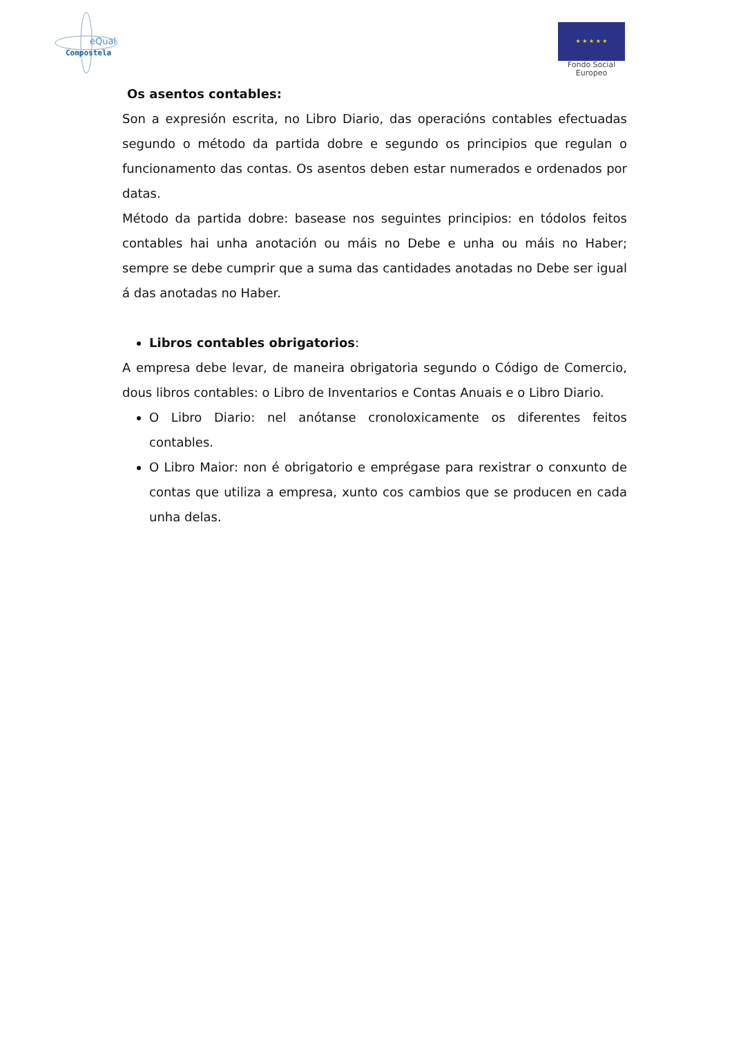eQual
Compostela
★ ★ ★ ★ ★
Fondo Social
Europeo
Os asentos contables:
Son a expresión escrita, no Libro Diario, das operacións contables efectuadas segundo o método da partida dobre e segundo os principios que regulan o funcionamento das contas. Os asentos deben estar numerados e ordenados por datas.
Método da partida dobre: basease nos seguintes principios: en tódolos feitos contables hai unha anotación ou máis no Debe e unha ou máis no Haber; sempre se debe cumprir que a suma das cantidades anotadas no Debe ser igual á das anotadas no Haber.
Libros contables obrigatorios:
A empresa debe levar, de maneira obrigatoria segundo o Código de Comercio, dous libros contables: o Libro de Inventarios e Contas Anuais e o Libro Diario.
O Libro Diario: nel anótanse cronoloxicamente os diferentes feitos contables.
O Libro Maior: non é obrigatorio e emprégase para rexistrar o conxunto de contas que utiliza a empresa, xunto cos cambios que se producen en cada unha delas.